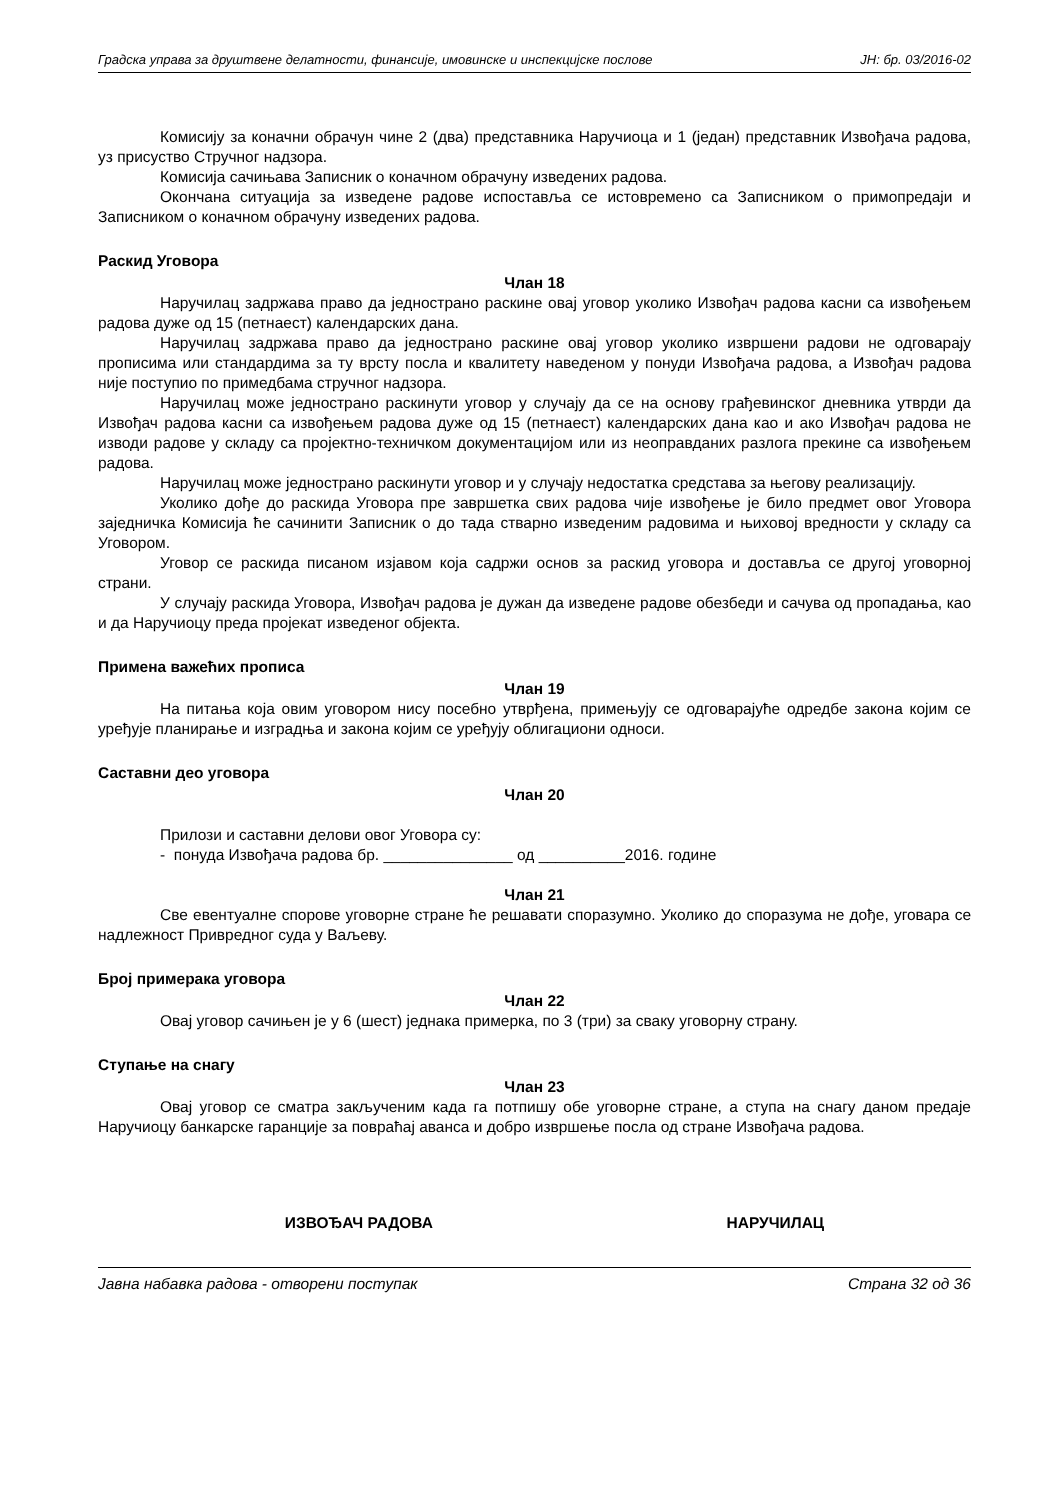Градска управа за друштвене делатности, финансије, имовинске и инспекцијске послове ЈН: бр. 03/2016-02
Комисију за коначни обрачун чине 2 (два) представника Наручиоца и 1 (један) представник Извођача радова, уз присуство Стручног надзора.
Комисија сачињава Записник о коначном обрачуну изведених радова.
Окончана ситуација за изведене радове испоставља се истовремено са Записником о примопредаји и Записником о коначном обрачуну изведених радова.
Раскид Уговора
Члан 18
Наручилац задржава право да једнострано раскине овај уговор уколико Извођач радова касни са извођењем радова дуже од 15 (петнаест) календарских дана.
Наручилац задржава право да једнострано раскине овај уговор уколико извршени радови не одговарају прописима или стандардима за ту врсту посла и квалитету наведеном у понуди Извођача радова, а Извођач радова није поступио по примедбама стручног надзора.
Наручилац може једнострано раскинути уговор у случају да се на основу грађевинског дневника утврди да Извођач радова касни са извођењем радова дуже од 15 (петнаест) календарских дана као и ако Извођач радова не изводи радове у складу са пројектно-техничком документацијом или из неоправданих разлога прекине са извођењем радова.
Наручилац може једнострано раскинути уговор и у случају недостатка средстава за његову реализацију.
Уколико дође до раскида Уговора пре завршетка свих радова чије извођење је било предмет овог Уговора заједничка Комисија ће сачинити Записник о до тада стварно изведеним радовима и њиховој вредности у складу са Уговором.
Уговор се раскида писаном изјавом која садржи основ за раскид уговора и доставља се другој уговорној страни.
У случају раскида Уговора, Извођач радова је дужан да изведене радове обезбеди и сачува од пропадања, као и да Наручиоцу преда пројекат изведеног објекта.
Примена важећих прописа
Члан 19
На питања која овим уговором нису посебно утврђена, примењују се одговарајуће одредбе закона којим се уређује планирање и изградња и закона којим се уређују облигациони односи.
Саставни део уговора
Члан 20
Прилози и саставни делови овог Уговора су:
- понуда Извођача радова бр. _______________ од __________2016. године
Члан 21
Све евентуалне спорове уговорне стране ће решавати споразумно. Уколико до споразума не дође, уговара се надлежност Привредног суда у Ваљеву.
Број примерака уговора
Члан 22
Овај уговор сачињен је у 6 (шест) једнака примерка, по 3 (три) за сваку уговорну страну.
Ступање на снагу
Члан 23
Овај уговор се сматра закљученим када га потпишу обе уговорне стране, а ступа на снагу даном предаје Наручиоцу банкарске гаранције за повраћај аванса и добро извршење посла од стране Извођача радова.
ИЗВОЂАЧ РАДОВА НАРУЧИЛАЦ
Јавна набавка радова - отворени поступак Страна 32 од 36